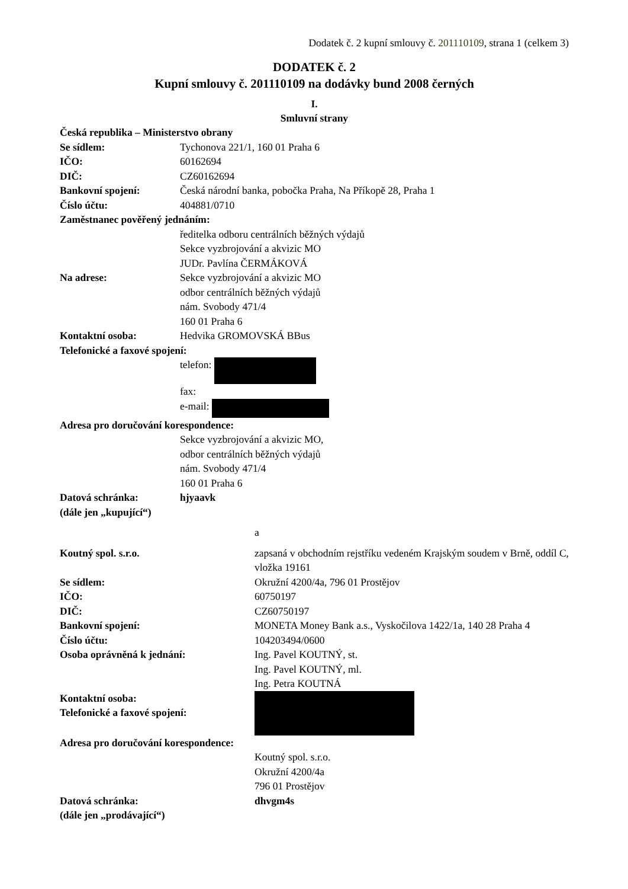Dodatek č. 2 kupní smlouvy č. 201110109, strana 1 (celkem 3)
DODATEK č. 2
Kupní smlouvy č. 201110109 na dodávky bund 2008 černých
I.
Smluvní strany
Česká republika – Ministerstvo obrany
Se sídlem: Tychonova 221/1, 160 01 Praha 6
IČO: 60162694
DIČ: CZ60162694
Bankovní spojení: Česká národní banka, pobočka Praha, Na Příkopě 28, Praha 1
Číslo účtu: 404881/0710
Zaměstnanec pověřený jednáním:
ředitelka odboru centrálních běžných výdajů
Sekce vyzbrojování a akvizic MO
JUDr. Pavlína ČERMÁKOVÁ
Na adrese: Sekce vyzbrojování a akvizic MO
odbor centrálních běžných výdajů
nám. Svobody 471/4
160 01 Praha 6
Kontaktní osoba: Hedvika GROMOVSKÁ BBus
Telefonické a faxové spojení:
telefon:
fax:
e-mail:
Adresa pro doručování korespondence:
Sekce vyzbrojování a akvizic MO,
odbor centrálních běžných výdajů
nám. Svobody 471/4
160 01 Praha 6
Datová schránka: hjyaavk
(dále jen „kupující“)
a
Koutný spol. s.r.o. zapsaná v obchodním rejstříku vedeném Krajským soudem v Brně, oddíl C, vložka 19161
Se sídlem: Okružní 4200/4a, 796 01 Prostějov
IČO: 60750197
DIČ: CZ60750197
Bankovní spojení: MONETA Money Bank a.s., Vyskočilova 1422/1a, 140 28 Praha 4
Číslo účtu: 104203494/0600
Osoba oprávněná k jednání: Ing. Pavel KOUTNÝ, st.
Ing. Pavel KOUTNÝ, ml.
Ing. Petra KOUTNÁ
Kontaktní osoba:
Telefonické a faxové spojení:
Adresa pro doručování korespondence:
Koutný spol. s.r.o.
Okružní 4200/4a
796 01 Prostějov
Datová schránka: dhvgm4s
(dále jen „prodávající“)